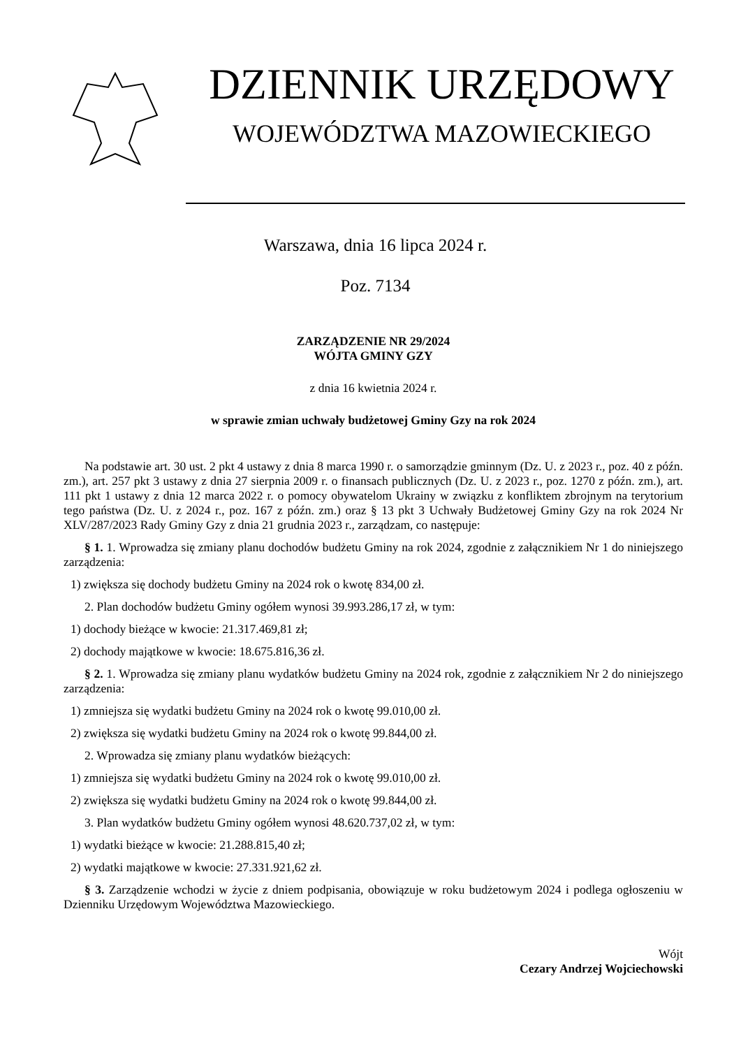DZIENNIK URZĘDOWY
WOJEWÓDZTWA MAZOWIECKIEGO
Warszawa, dnia 16 lipca 2024 r.
Poz. 7134
ZARZĄDZENIE NR 29/2024
WÓJTA GMINY GZY
z dnia 16 kwietnia 2024 r.
w sprawie zmian uchwały budżetowej Gminy Gzy na rok 2024
Na podstawie art. 30 ust. 2 pkt 4 ustawy z dnia 8 marca 1990 r. o samorządzie gminnym (Dz. U. z 2023 r., poz. 40 z późn. zm.), art. 257 pkt 3 ustawy z dnia 27 sierpnia 2009 r. o finansach publicznych (Dz. U. z 2023 r., poz. 1270 z późn. zm.), art. 111 pkt 1 ustawy z dnia 12 marca 2022 r. o pomocy obywatelom Ukrainy w związku z konfliktem zbrojnym na terytorium tego państwa (Dz. U. z 2024 r., poz. 167 z późn. zm.) oraz § 13 pkt 3 Uchwały Budżetowej Gminy Gzy na rok 2024 Nr XLV/287/2023 Rady Gminy Gzy z dnia 21 grudnia 2023 r., zarządzam, co następuje:
§ 1. 1. Wprowadza się zmiany planu dochodów budżetu Gminy na rok 2024, zgodnie z załącznikiem Nr 1 do niniejszego zarządzenia:
1) zwiększa się dochody budżetu Gminy na 2024 rok o kwotę 834,00 zł.
2. Plan dochodów budżetu Gminy ogółem wynosi 39.993.286,17 zł, w tym:
1) dochody bieżące w kwocie: 21.317.469,81 zł;
2) dochody majątkowe w kwocie: 18.675.816,36 zł.
§ 2. 1. Wprowadza się zmiany planu wydatków budżetu Gminy na 2024 rok, zgodnie z załącznikiem Nr 2 do niniejszego zarządzenia:
1) zmniejsza się wydatki budżetu Gminy na 2024 rok o kwotę 99.010,00 zł.
2) zwiększa się wydatki budżetu Gminy na 2024 rok o kwotę 99.844,00 zł.
2. Wprowadza się zmiany planu wydatków bieżących:
1) zmniejsza się wydatki budżetu Gminy na 2024 rok o kwotę 99.010,00 zł.
2) zwiększa się wydatki budżetu Gminy na 2024 rok o kwotę 99.844,00 zł.
3. Plan wydatków budżetu Gminy ogółem wynosi 48.620.737,02 zł, w tym:
1) wydatki bieżące w kwocie: 21.288.815,40 zł;
2) wydatki majątkowe w kwocie: 27.331.921,62 zł.
§ 3. Zarządzenie wchodzi w życie z dniem podpisania, obowiązuje w roku budżetowym 2024 i podlega ogłoszeniu w Dzienniku Urzędowym Województwa Mazowieckiego.
Wójt
Cezary Andrzej Wojciechowski